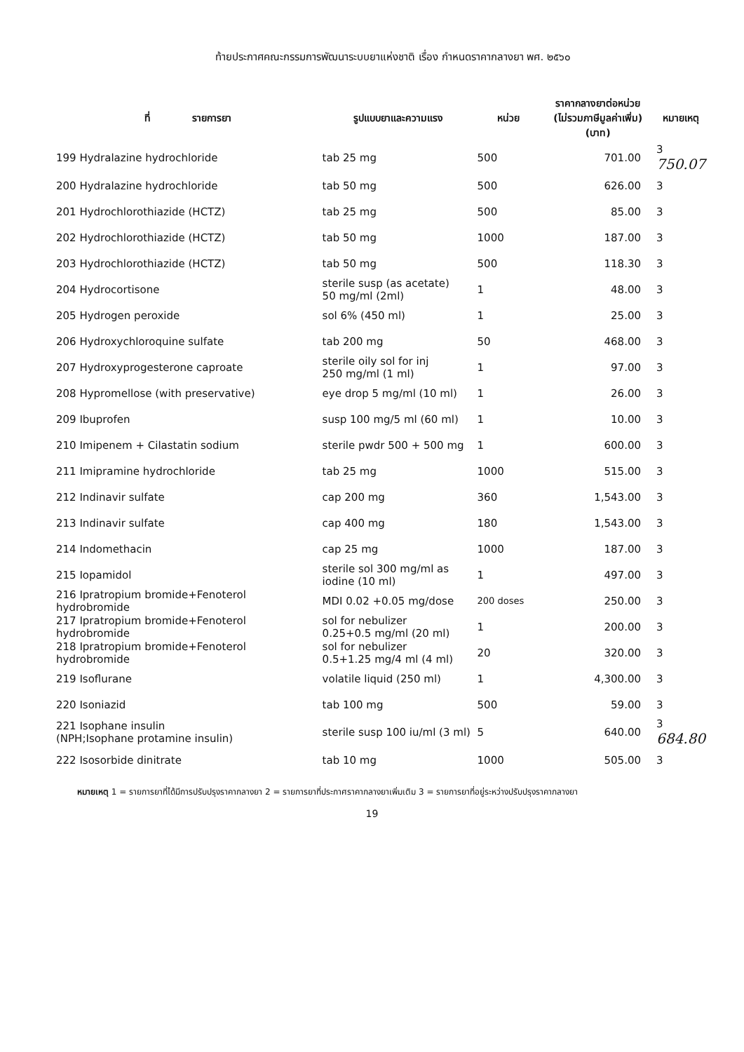ท้ายประกาศคณะกรรมการพัฒนาระบบยาแห่งชาติ เรื่อง กำหนดราคากลางยา พศ. ๒๕๖๐
| ที่ รายการยา | รูปแบบยาและความแรง | หน่วย | ราคากลางยาต่อหน่วย (ไม่รวมภาษีมูลค่าเพิ่ม) (บาท) | หมายเหตุ |
| --- | --- | --- | --- | --- |
| 199 Hydralazine hydrochloride | tab 25 mg | 500 | 701.00 | 3 750.07 |
| 200 Hydralazine hydrochloride | tab 50 mg | 500 | 626.00 | 3 |
| 201 Hydrochlorothiazide (HCTZ) | tab 25 mg | 500 | 85.00 | 3 |
| 202 Hydrochlorothiazide (HCTZ) | tab 50 mg | 1000 | 187.00 | 3 |
| 203 Hydrochlorothiazide (HCTZ) | tab 50 mg | 500 | 118.30 | 3 |
| 204 Hydrocortisone | sterile susp (as acetate) 50 mg/ml (2ml) | 1 | 48.00 | 3 |
| 205 Hydrogen peroxide | sol 6% (450 ml) | 1 | 25.00 | 3 |
| 206 Hydroxychloroquine sulfate | tab 200 mg | 50 | 468.00 | 3 |
| 207 Hydroxyprogesterone caproate | sterile oily sol for inj 250 mg/ml (1 ml) | 1 | 97.00 | 3 |
| 208 Hypromellose (with preservative) | eye drop 5 mg/ml (10 ml) | 1 | 26.00 | 3 |
| 209 Ibuprofen | susp 100 mg/5 ml (60 ml) | 1 | 10.00 | 3 |
| 210 Imipenem + Cilastatin sodium | sterile pwdr 500 + 500 mg | 1 | 600.00 | 3 |
| 211 Imipramine hydrochloride | tab 25 mg | 1000 | 515.00 | 3 |
| 212 Indinavir sulfate | cap 200 mg | 360 | 1,543.00 | 3 |
| 213 Indinavir sulfate | cap 400 mg | 180 | 1,543.00 | 3 |
| 214 Indomethacin | cap 25 mg | 1000 | 187.00 | 3 |
| 215 Iopamidol | sterile sol 300 mg/ml as iodine (10 ml) | 1 | 497.00 | 3 |
| 216 Ipratropium bromide+Fenoterol hydrobromide | MDI 0.02 +0.05 mg/dose | 200 doses | 250.00 | 3 |
| 217 Ipratropium bromide+Fenoterol hydrobromide | sol for nebulizer 0.25+0.5 mg/ml (20 ml) | 1 | 200.00 | 3 |
| 218 Ipratropium bromide+Fenoterol hydrobromide | sol for nebulizer 0.5+1.25 mg/4 ml (4 ml) | 20 | 320.00 | 3 |
| 219 Isoflurane | volatile liquid (250 ml) | 1 | 4,300.00 | 3 |
| 220 Isoniazid | tab 100 mg | 500 | 59.00 | 3 |
| 221 Isophane insulin (NPH;Isophane protamine insulin) | sterile susp 100 iu/ml (3 ml) | 5 | 640.00 | 3 684.80 |
| 222 Isosorbide dinitrate | tab 10 mg | 1000 | 505.00 | 3 |
หมายเหตุ 1 = รายการยาที่ได้มีการปรับปรุงราคากลางยา 2 = รายการยาที่ประกาศราคากลางยาเพิ่มเติม 3 = รายการยาที่อยู่ระหว่างปรับปรุงราคากลางยา
19